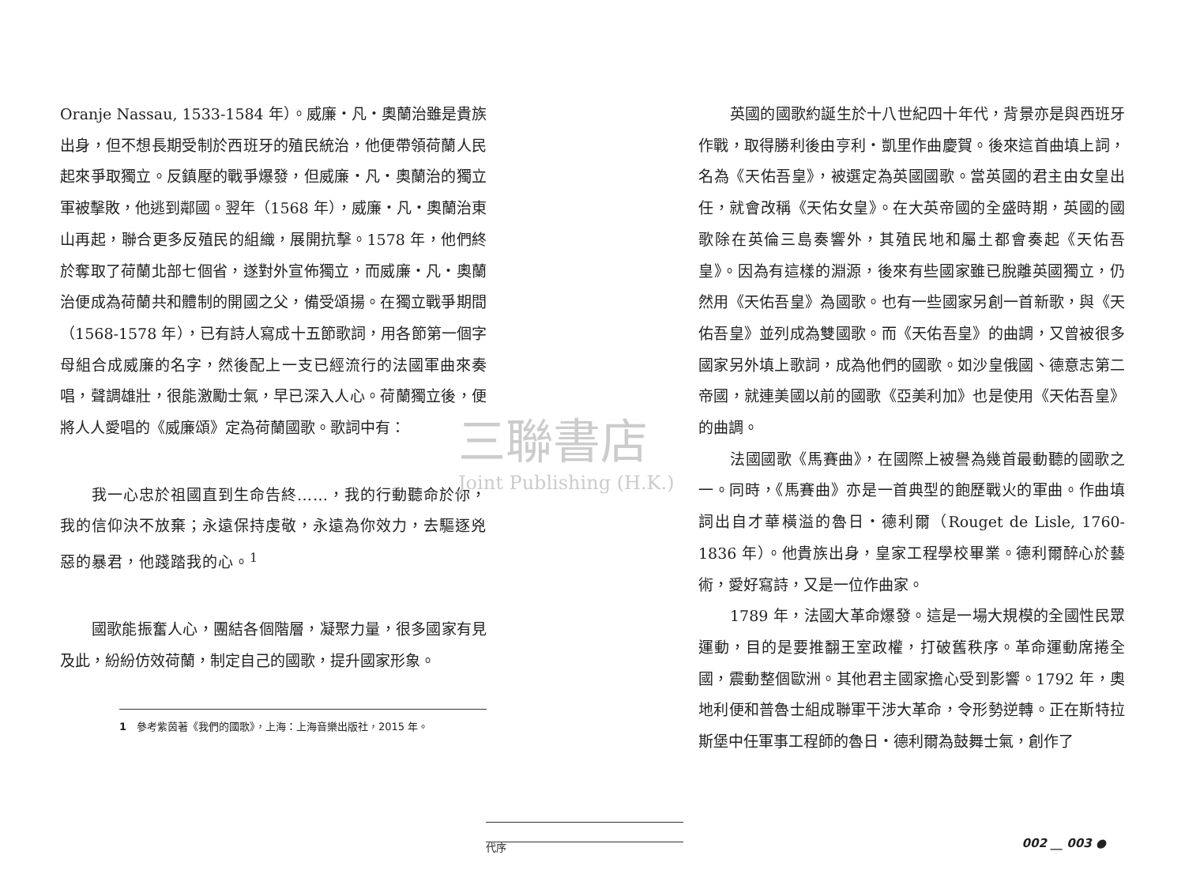三聯書店
Joint Publishing (H.K.)
Oranje Nassau, 1533-1584 年）。威廉・凡・奧蘭治雖是貴族出身，但不想長期受制於西班牙的殖民統治，他便帶領荷蘭人民起來爭取獨立。反鎮壓的戰爭爆發，但威廉・凡・奧蘭治的獨立軍被擊敗，他逃到鄰國。翌年（1568 年），威廉・凡・奧蘭治東山再起，聯合更多反殖民的組織，展開抗擊。1578 年，他們終於奪取了荷蘭北部七個省，遂對外宣佈獨立，而威廉・凡・奧蘭治便成為荷蘭共和體制的開國之父，備受頌揚。在獨立戰爭期間（1568-1578 年），已有詩人寫成十五節歌詞，用各節第一個字母組合成威廉的名字，然後配上一支已經流行的法國軍曲來奏唱，聲調雄壯，很能激勵士氣，早已深入人心。荷蘭獨立後，便將人人愛唱的《威廉頌》定為荷蘭國歌。歌詞中有：
我一心忠於祖國直到生命告終……，我的行動聽命於你，我的信仰決不放棄；永遠保持虔敬，永遠為你效力，去驅逐兇惡的暴君，他踐踏我的心。<sup>1</sup>
國歌能振奮人心，團結各個階層，凝聚力量，很多國家有見及此，紛紛仿效荷蘭，制定自己的國歌，提升國家形象。
1　參考紫茵著《我們的國歌》，上海：上海音樂出版社，2015 年。
英國的國歌約誕生於十八世紀四十年代，背景亦是與西班牙作戰，取得勝利後由亨利・凱里作曲慶賀。後來這首曲填上詞，名為《天佑吾皇》，被選定為英國國歌。當英國的君主由女皇出任，就會改稱《天佑女皇》。在大英帝國的全盛時期，英國的國歌除在英倫三島奏響外，其殖民地和屬土都會奏起《天佑吾皇》。因為有這樣的淵源，後來有些國家雖已脫離英國獨立，仍然用《天佑吾皇》為國歌。也有一些國家另創一首新歌，與《天佑吾皇》並列成為雙國歌。而《天佑吾皇》的曲調，又曾被很多國家另外填上歌詞，成為他們的國歌。如沙皇俄國、德意志第二帝國，就連美國以前的國歌《亞美利加》也是使用《天佑吾皇》的曲調。
法國國歌《馬賽曲》，在國際上被譽為幾首最動聽的國歌之一。同時，《馬賽曲》亦是一首典型的飽歷戰火的軍曲。作曲填詞出自才華橫溢的魯日・德利爾（Rouget de Lisle, 1760-1836 年）。他貴族出身，皇家工程學校畢業。德利爾醉心於藝術，愛好寫詩，又是一位作曲家。
1789 年，法國大革命爆發。這是一場大規模的全國性民眾運動，目的是要推翻王室政權，打破舊秩序。革命運動席捲全國，震動整個歐洲。其他君主國家擔心受到影響。1792 年，奧地利便和普魯士組成聯軍干涉大革命，令形勢逆轉。正在斯特拉斯堡中任軍事工程師的魯日・德利爾為鼓舞士氣，創作了
代序 002 __ 003 ●